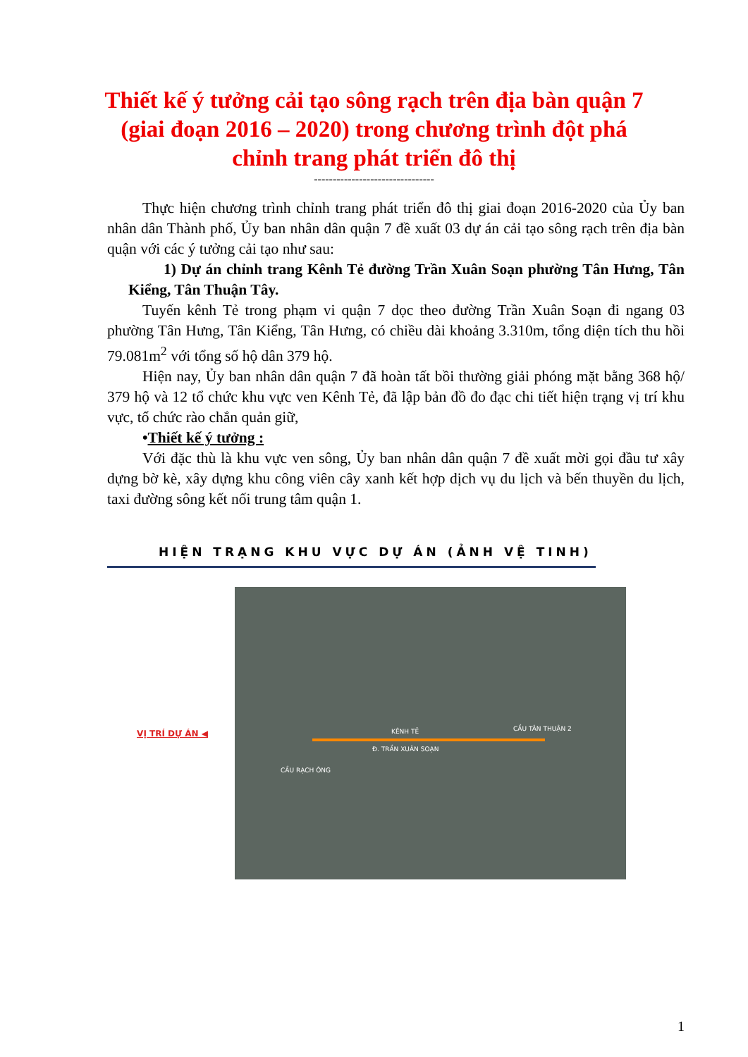Thiết kế ý tưởng cải tạo sông rạch trên địa bàn quận 7
(giai đoạn 2016 – 2020) trong chương trình đột phá
chỉnh trang phát triển đô thị
--------------------------------
Thực hiện chương trình chỉnh trang phát triển đô thị giai đoạn 2016-2020 của Ủy ban nhân dân Thành phố, Ủy ban nhân dân quận 7 đề xuất 03 dự án cải tạo sông rạch trên địa bàn quận với các ý tưởng cải tạo như sau:
1) Dự án chỉnh trang Kênh Tẻ đường Trần Xuân Soạn phường Tân Hưng, Tân Kiểng, Tân Thuận Tây.
Tuyến kênh Tẻ trong phạm vi quận 7 dọc theo đường Trần Xuân Soạn đi ngang 03 phường Tân Hưng, Tân Kiểng, Tân Hưng, có chiều dài khoảng 3.310m, tổng diện tích thu hồi 79.081m<sup>2</sup> với tổng số hộ dân 379 hộ.
Hiện nay, Ủy ban nhân dân quận 7 đã hoàn tất bồi thường giải phóng mặt bằng 368 hộ/ 379 hộ và 12 tổ chức khu vực ven Kênh Tẻ, đã lập bản đồ đo đạc chi tiết hiện trạng vị trí khu vực, tổ chức rào chắn quản giữ,
•Thiết kế ý tưởng :
Với đặc thù là khu vực ven sông, Ủy ban nhân dân quận 7 đề xuất mời gọi đầu tư xây dựng bờ kè, xây dựng khu công viên cây xanh kết hợp dịch vụ du lịch và bến thuyền du lịch, taxi đường sông kết nối trung tâm quận 1.
HIỆN TRẠNG KHU VỰC DỰ ÁN (ẢNH VỆ TINH)
VỊ TRÍ DỰ ÁN ◀
KÊNH TẺ CẦU TÂN THUẬN 2
Đ. TRẦN XUÂN SOẠN
CẦU RẠCH ÔNG
1